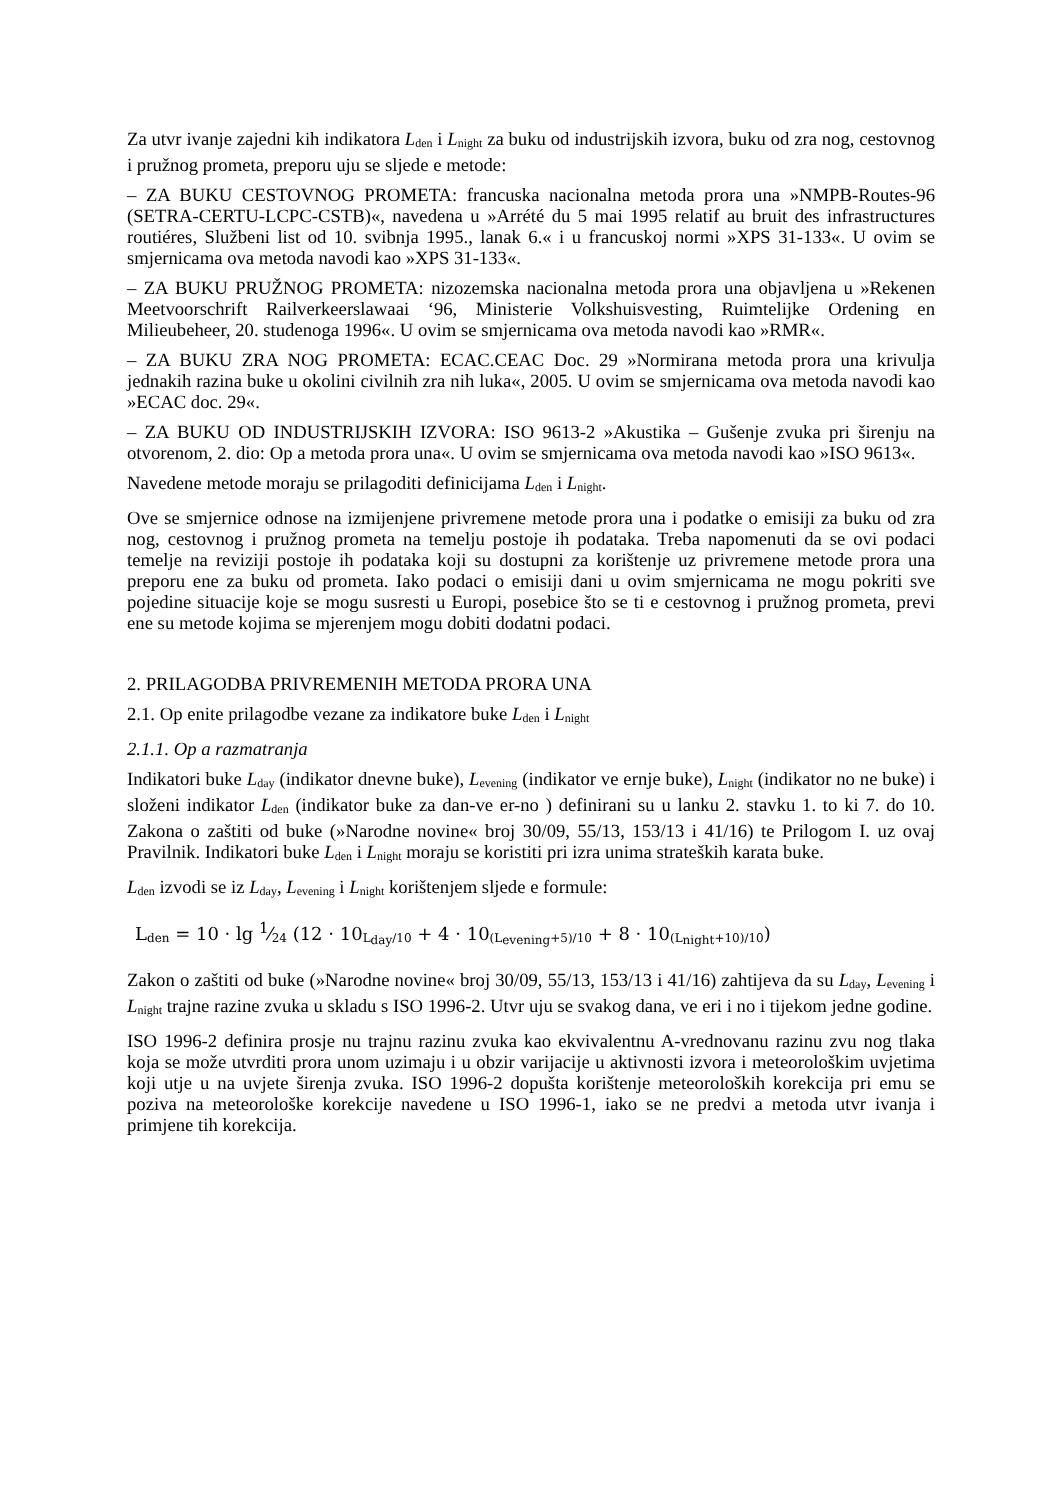Za utvr ivanje zajedni kih indikatora L<sub>den</sub> i L<sub>night</sub> za buku od industrijskih izvora, buku od zra nog, cestovnog i pružnog prometa, preporu uju se sljede e metode:
– ZA BUKU CESTOVNOG PROMETA: francuska nacionalna metoda prora una »NMPB-Routes-96 (SETRA-CERTU-LCPC-CSTB)«, navedena u »Arrété du 5 mai 1995 relatif au bruit des infrastructures routiéres, Službeni list od 10. svibnja 1995., lanak 6.« i u francuskoj normi »XPS 31-133«. U ovim se smjernicama ova metoda navodi kao »XPS 31-133«.
– ZA BUKU PRUŽNOG PROMETA: nizozemska nacionalna metoda prora una objavljena u »Rekenen Meetvoorschrift Railverkeerslawaai ‘96, Ministerie Volkshuisvesting, Ruimtelijke Ordening en Milieubeheer, 20. studenoga 1996«. U ovim se smjernicama ova metoda navodi kao »RMR«.
– ZA BUKU ZRA NOG PROMETA: ECAC.CEAC Doc. 29 »Normirana metoda prora una krivulja jednakih razina buke u okolini civilnih zra nih luka«, 2005. U ovim se smjernicama ova metoda navodi kao »ECAC doc. 29«.
– ZA BUKU OD INDUSTRIJSKIH IZVORA: ISO 9613-2 »Akustika – Gušenje zvuka pri širenju na otvorenom, 2. dio: Op a metoda prora una«. U ovim se smjernicama ova metoda navodi kao »ISO 9613«.
Navedene metode moraju se prilagoditi definicijama L<sub>den</sub> i L<sub>night</sub>.
Ove se smjernice odnose na izmijenjene privremene metode prora una i podatke o emisiji za buku od zra nog, cestovnog i pružnog prometa na temelju postoje ih podataka. Treba napomenuti da se ovi podaci temelje na reviziji postoje ih podataka koji su dostupni za korištenje uz privremene metode prora una preporu ene za buku od prometa. Iako podaci o emisiji dani u ovim smjernicama ne mogu pokriti sve pojedine situacije koje se mogu susresti u Europi, posebice što se ti e cestovnog i pružnog prometa, previ ene su metode kojima se mjerenjem mogu dobiti dodatni podaci.
2. PRILAGODBA PRIVREMENIH METODA PRORA UNA
2.1. Op enite prilagodbe vezane za indikatore buke L<sub>den</sub> i L<sub>night</sub>
2.1.1. Op a razmatranja
Indikatori buke L<sub>day</sub> (indikator dnevne buke), L<sub>evening</sub> (indikator ve ernje buke), L<sub>night</sub> (indikator no ne buke) i složeni indikator L<sub>den</sub> (indikator buke za dan-ve er-no ) definirani su u lanku 2. stavku 1. to ki 7. do 10. Zakona o zaštiti od buke (»Narodne novine« broj 30/09, 55/13, 153/13 i 41/16) te Prilogom I. uz ovaj Pravilnik. Indikatori buke L<sub>den</sub> i L<sub>night</sub> moraju se koristiti pri izra unima strateških karata buke.
L<sub>den</sub> izvodi se iz L<sub>day</sub>, L<sub>evening</sub> i L<sub>night</sub> korištenjem sljede e formule:
L<sub>den</sub> = 10 · lg 1⁄24 (12 · 10<sub>L<sub>day</sub>/10</sub> + 4 · 10<sub>(L<sub>evening</sub>+5)/10</sub> + 8 · 10<sub>(L<sub>night</sub>+10)/10</sub>)
Zakon o zaštiti od buke (»Narodne novine« broj 30/09, 55/13, 153/13 i 41/16) zahtijeva da su L<sub>day</sub>, L<sub>evening</sub> i L<sub>night</sub> trajne razine zvuka u skladu s ISO 1996-2. Utvr uju se svakog dana, ve eri i no i tijekom jedne godine.
ISO 1996-2 definira prosje nu trajnu razinu zvuka kao ekvivalentnu A-vrednovanu razinu zvu nog tlaka koja se može utvrditi prora unom uzimaju i u obzir varijacije u aktivnosti izvora i meteorološkim uvjetima koji utje u na uvjete širenja zvuka. ISO 1996-2 dopušta korištenje meteoroloških korekcija pri emu se poziva na meteorološke korekcije navedene u ISO 1996-1, iako se ne predvi a metoda utvr ivanja i primjene tih korekcija.